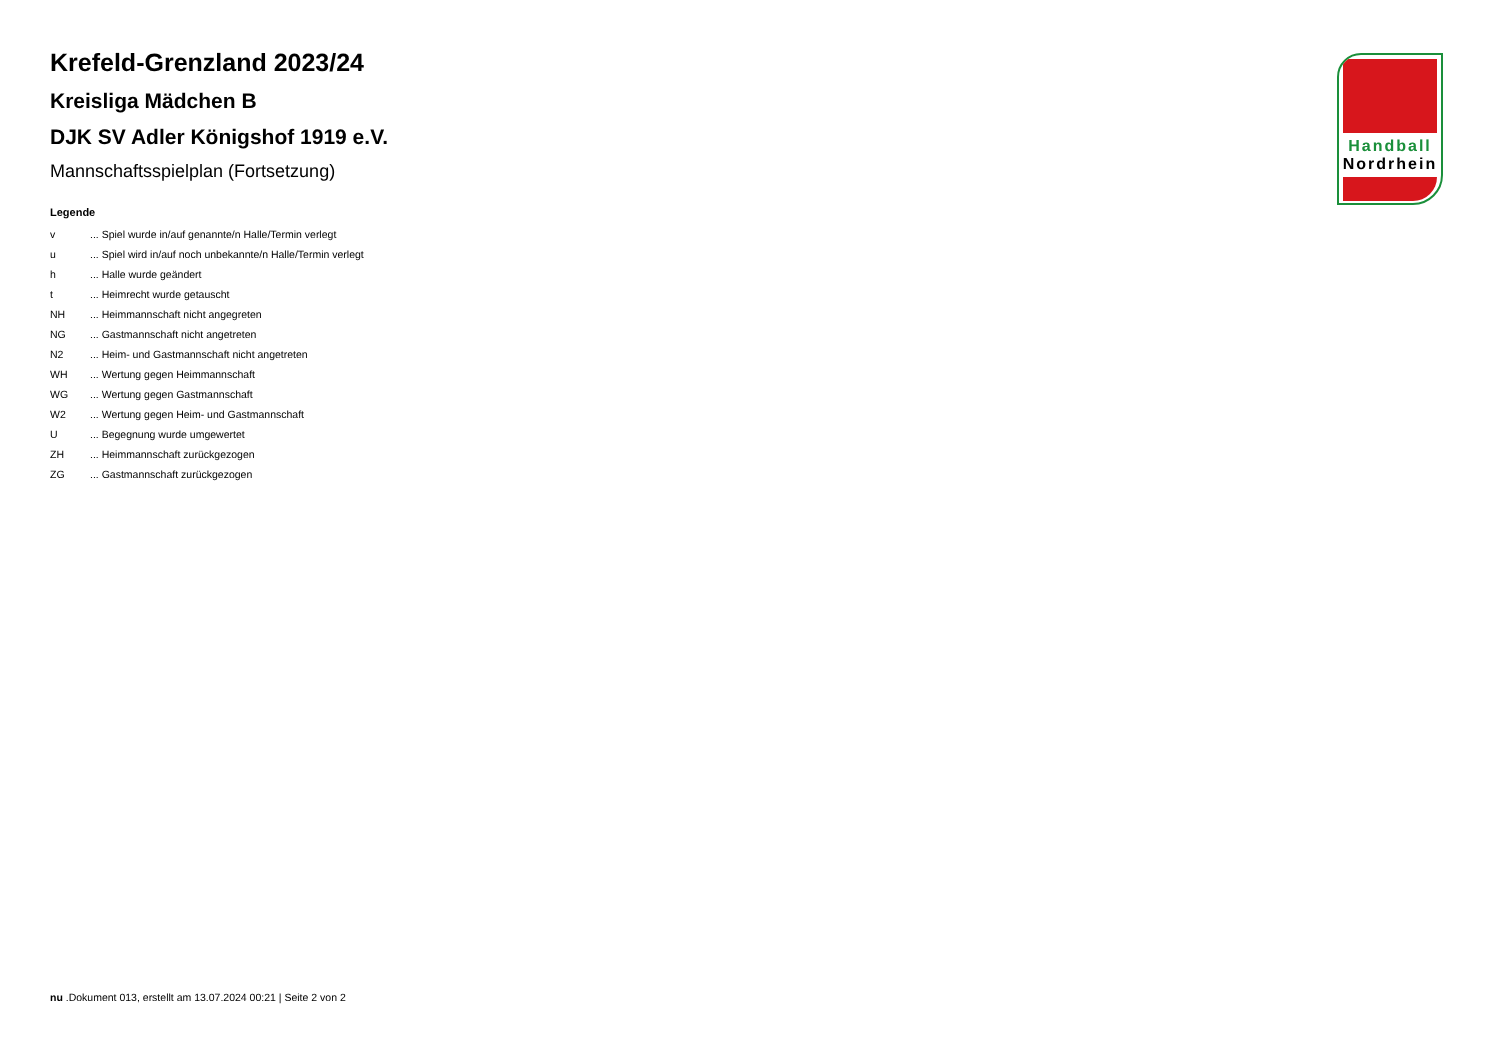Krefeld-Grenzland 2023/24
Kreisliga Mädchen B
DJK SV Adler Königshof 1919 e.V.
Mannschaftsspielplan (Fortsetzung)
Legende
v... Spiel wurde in/auf genannte/n Halle/Termin verlegt
u... Spiel wird in/auf noch unbekannte/n Halle/Termin verlegt
h... Halle wurde geändert
t... Heimrecht wurde getauscht
NH... Heimmannschaft nicht angegreten
NG... Gastmannschaft nicht angetreten
N2... Heim- und Gastmannschaft nicht angetreten
WH... Wertung gegen Heimmannschaft
WG... Wertung gegen Gastmannschaft
W2... Wertung gegen Heim- und Gastmannschaft
U... Begegnung wurde umgewertet
ZH... Heimmannschaft zurückgezogen
ZG... Gastmannschaft zurückgezogen
Handball
Nordrhein
nu .Dokument 013, erstellt am 13.07.2024 00:21 | Seite 2 von 2